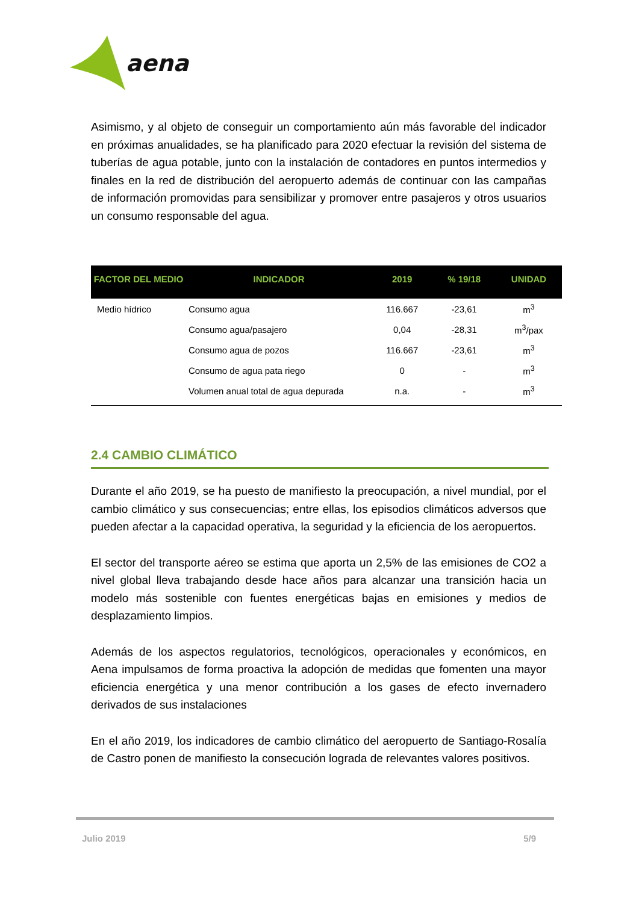aena
Asimismo, y al objeto de conseguir un comportamiento aún más favorable del indicador en próximas anualidades, se ha planificado para 2020 efectuar la revisión del sistema de tuberías de agua potable, junto con la instalación de contadores en puntos intermedios y finales en la red de distribución del aeropuerto además de continuar con las campañas de información promovidas para sensibilizar y promover entre pasajeros y otros usuarios un consumo responsable del agua.
| FACTOR DEL MEDIO | INDICADOR | 2019 | % 19/18 | UNIDAD |
| --- | --- | --- | --- | --- |
| Medio hídrico | Consumo agua | 116.667 | -23,61 | m<sup>3</sup> |
| | Consumo agua/pasajero | 0,04 | -28,31 | m<sup>3</sup>/pax |
| | Consumo agua de pozos | 116.667 | -23,61 | m<sup>3</sup> |
| | Consumo de agua pata riego | 0 | - | m<sup>3</sup> |
| | Volumen anual total de agua depurada | n.a. | - | m<sup>3</sup> |
2.4 CAMBIO CLIMÁTICO
Durante el año 2019, se ha puesto de manifiesto la preocupación, a nivel mundial, por el cambio climático y sus consecuencias; entre ellas, los episodios climáticos adversos que pueden afectar a la capacidad operativa, la seguridad y la eficiencia de los aeropuertos.
El sector del transporte aéreo se estima que aporta un 2,5% de las emisiones de CO2 a nivel global lleva trabajando desde hace años para alcanzar una transición hacia un modelo más sostenible con fuentes energéticas bajas en emisiones y medios de desplazamiento limpios.
Además de los aspectos regulatorios, tecnológicos, operacionales y económicos, en Aena impulsamos de forma proactiva la adopción de medidas que fomenten una mayor eficiencia energética y una menor contribución a los gases de efecto invernadero derivados de sus instalaciones
En el año 2019, los indicadores de cambio climático del aeropuerto de Santiago-Rosalía de Castro ponen de manifiesto la consecución lograda de relevantes valores positivos.
Julio 2019 5/9